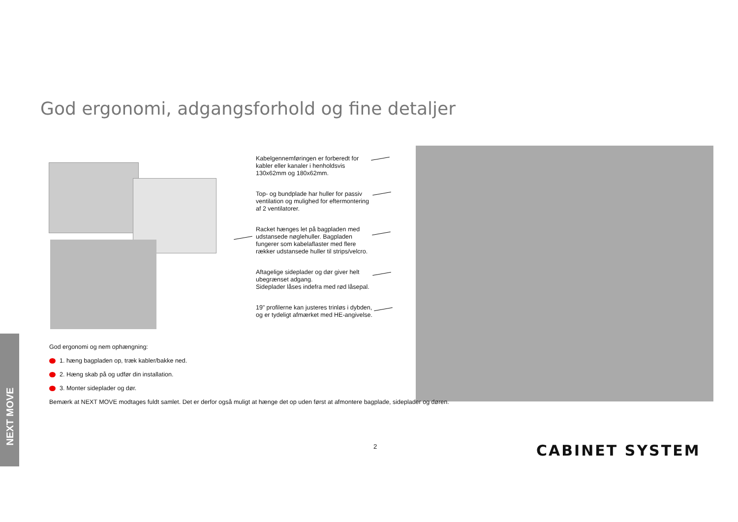God ergonomi, adgangsforhold og fine detaljer
Kabelgennemføringen er forberedt for kabler eller kanaler i henholdsvis 130x62mm og 180x62mm.
Top- og bundplade har huller for passiv ventilation og mulighed for eftermontering af 2 ventilatorer.
Racket hænges let på bagpladen med udstansede nøglehuller. Bagpladen fungerer som kabelaflaster med flere rækker udstansede huller til strips/velcro.
Aftagelige sideplader og dør giver helt ubegrænset adgang.
Sideplader låses indefra med rød låsepal.
19” profilerne kan justeres trinløs i dybden, og er tydeligt afmærket med HE-angivelse.
God ergonomi og nem ophængning:
1. hæng bagpladen op, træk kabler/bakke ned.
2. Hæng skab på og udfør din installation.
3. Monter sideplader og dør.
Bemærk at NEXT MOVE modtages fuldt samlet. Det er derfor også muligt at hænge det op uden først at afmontere bagplade, sideplader og døren.
NEXT MOVE
2 CABINET SYSTEM